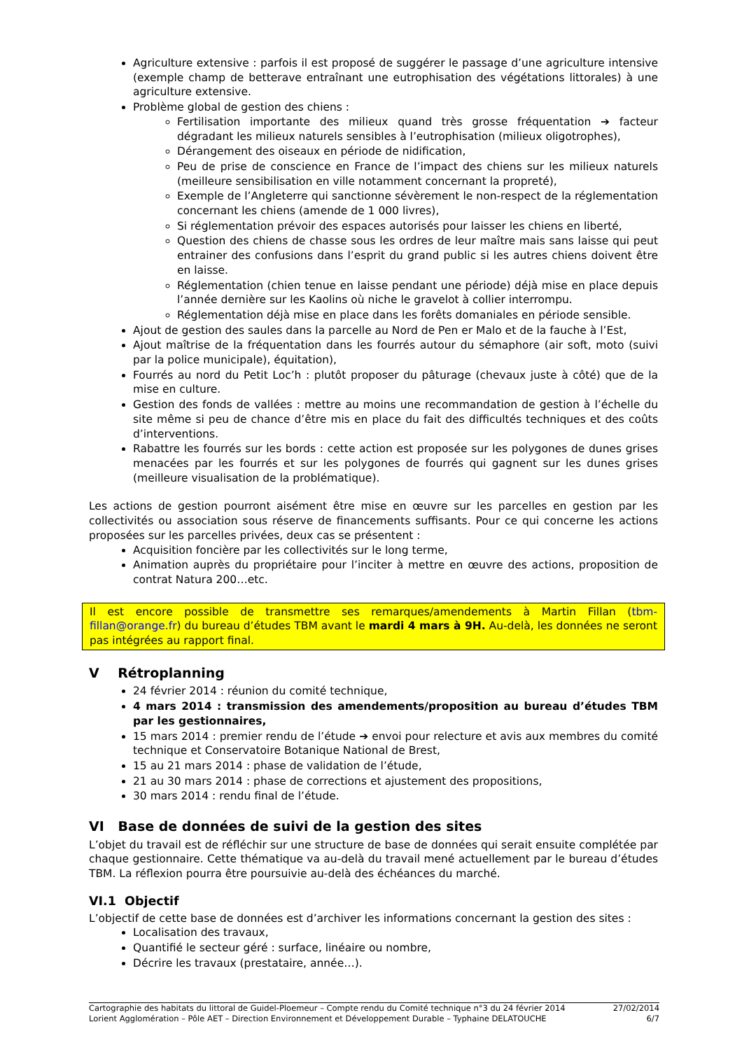Agriculture extensive : parfois il est proposé de suggérer le passage d’une agriculture intensive (exemple champ de betterave entraînant une eutrophisation des végétations littorales) à une agriculture extensive.
Problème global de gestion des chiens :
Fertilisation importante des milieux quand très grosse fréquentation ➔ facteur dégradant les milieux naturels sensibles à l’eutrophisation (milieux oligotrophes),
Dérangement des oiseaux en période de nidification,
Peu de prise de conscience en France de l’impact des chiens sur les milieux naturels (meilleure sensibilisation en ville notamment concernant la propreté),
Exemple de l’Angleterre qui sanctionne sévèrement le non-respect de la réglementation concernant les chiens (amende de 1 000 livres),
Si réglementation prévoir des espaces autorisés pour laisser les chiens en liberté,
Question des chiens de chasse sous les ordres de leur maître mais sans laisse qui peut entrainer des confusions dans l’esprit du grand public si les autres chiens doivent être en laisse.
Réglementation (chien tenue en laisse pendant une période) déjà mise en place depuis l’année dernière sur les Kaolins où niche le gravelot à collier interrompu.
Réglementation déjà mise en place dans les forêts domaniales en période sensible.
Ajout de gestion des saules dans la parcelle au Nord de Pen er Malo et de la fauche à l’Est,
Ajout maîtrise de la fréquentation dans les fourrés autour du sémaphore (air soft, moto (suivi par la police municipale), équitation),
Fourrés au nord du Petit Loc’h : plutôt proposer du pâturage (chevaux juste à côté) que de la mise en culture.
Gestion des fonds de vallées : mettre au moins une recommandation de gestion à l’échelle du site même si peu de chance d’être mis en place du fait des difficultés techniques et des coûts d’interventions.
Rabattre les fourrés sur les bords : cette action est proposée sur les polygones de dunes grises menacées par les fourrés et sur les polygones de fourrés qui gagnent sur les dunes grises (meilleure visualisation de la problématique).
Les actions de gestion pourront aisément être mise en œuvre sur les parcelles en gestion par les collectivités ou association sous réserve de financements suffisants. Pour ce qui concerne les actions proposées sur les parcelles privées, deux cas se présentent :
Acquisition foncière par les collectivités sur le long terme,
Animation auprès du propriétaire pour l’inciter à mettre en œuvre des actions, proposition de contrat Natura 200…etc.
Il est encore possible de transmettre ses remarques/amendements à Martin Fillan (tbm-fillan@orange.fr) du bureau d’études TBM avant le mardi 4 mars à 9H. Au-delà, les données ne seront pas intégrées au rapport final.
V Rétroplanning
24 février 2014 : réunion du comité technique,
4 mars 2014 : transmission des amendements/proposition au bureau d’études TBM par les gestionnaires,
15 mars 2014 : premier rendu de l’étude ➔ envoi pour relecture et avis aux membres du comité technique et Conservatoire Botanique National de Brest,
15 au 21 mars 2014 : phase de validation de l’étude,
21 au 30 mars 2014 : phase de corrections et ajustement des propositions,
30 mars 2014 : rendu final de l’étude.
VI Base de données de suivi de la gestion des sites
L’objet du travail est de réfléchir sur une structure de base de données qui serait ensuite complétée par chaque gestionnaire. Cette thématique va au-delà du travail mené actuellement par le bureau d’études TBM. La réflexion pourra être poursuivie au-delà des échéances du marché.
VI.1 Objectif
L’objectif de cette base de données est d’archiver les informations concernant la gestion des sites :
Localisation des travaux,
Quantifié le secteur géré : surface, linéaire ou nombre,
Décrire les travaux (prestataire, année…).
Cartographie des habitats du littoral de Guidel-Ploemeur – Compte rendu du Comité technique n°3 du 24 février 2014 27/02/2014
Lorient Agglomération – Pôle AET – Direction Environnement et Développement Durable – Typhaine DELATOUCHE 6/7